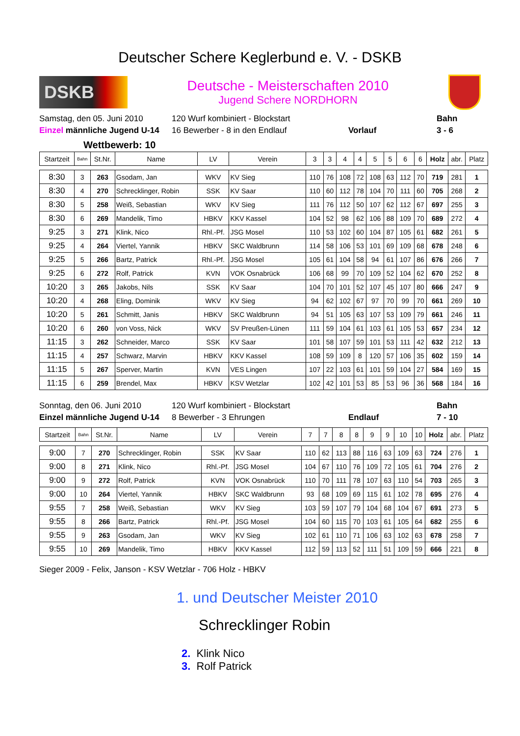Deutscher Schere Keglerbund e. V. - DSKB
DSKB
Deutsche - Meisterschaften 2010
Jugend Schere NORDHORN
Samstag, den 05. Juni 2010
120 Wurf kombiniert - Blockstart
Bahn
Einzel männliche Jugend U-14
16 Bewerber - 8 in den Endlauf
Vorlauf
3 - 6
Wettbewerb: 10
| Startzeit | Bahn | St.Nr. | Name | LV | Verein | 3 | 3 | 4 | 4 | 5 | 5 | 6 | 6 | Holz | abr. | Platz |
| --- | --- | --- | --- | --- | --- | --- | --- | --- | --- | --- | --- | --- | --- | --- | --- | --- |
| 8:30 | 3 | 263 | Gsodam, Jan | WKV | KV Sieg | 110 | 76 | 108 | 72 | 108 | 63 | 112 | 70 | 719 | 281 | 1 |
| 8:30 | 4 | 270 | Schrecklinger, Robin | SSK | KV Saar | 110 | 60 | 112 | 78 | 104 | 70 | 111 | 60 | 705 | 268 | 2 |
| 8:30 | 5 | 258 | Weiß, Sebastian | WKV | KV Sieg | 111 | 76 | 112 | 50 | 107 | 62 | 112 | 67 | 697 | 255 | 3 |
| 8:30 | 6 | 269 | Mandelik, Timo | HBKV | KKV Kassel | 104 | 52 | 98 | 62 | 106 | 88 | 109 | 70 | 689 | 272 | 4 |
| 9:25 | 3 | 271 | Klink, Nico | Rhl.-Pf. | JSG Mosel | 110 | 53 | 102 | 60 | 104 | 87 | 105 | 61 | 682 | 261 | 5 |
| 9:25 | 4 | 264 | Viertel, Yannik | HBKV | SKC Waldbrunn | 114 | 58 | 106 | 53 | 101 | 69 | 109 | 68 | 678 | 248 | 6 |
| 9:25 | 5 | 266 | Bartz, Patrick | Rhl.-Pf. | JSG Mosel | 105 | 61 | 104 | 58 | 94 | 61 | 107 | 86 | 676 | 266 | 7 |
| 9:25 | 6 | 272 | Rolf, Patrick | KVN | VOK Osnabrück | 106 | 68 | 99 | 70 | 109 | 52 | 104 | 62 | 670 | 252 | 8 |
| 10:20 | 3 | 265 | Jakobs, Nils | SSK | KV Saar | 104 | 70 | 101 | 52 | 107 | 45 | 107 | 80 | 666 | 247 | 9 |
| 10:20 | 4 | 268 | Eling, Dominik | WKV | KV Sieg | 94 | 62 | 102 | 67 | 97 | 70 | 99 | 70 | 661 | 269 | 10 |
| 10:20 | 5 | 261 | Schmitt, Janis | HBKV | SKC Waldbrunn | 94 | 51 | 105 | 63 | 107 | 53 | 109 | 79 | 661 | 246 | 11 |
| 10:20 | 6 | 260 | von Voss, Nick | WKV | SV Preußen-Lünen | 111 | 59 | 104 | 61 | 103 | 61 | 105 | 53 | 657 | 234 | 12 |
| 11:15 | 3 | 262 | Schneider, Marco | SSK | KV Saar | 101 | 58 | 107 | 59 | 101 | 53 | 111 | 42 | 632 | 212 | 13 |
| 11:15 | 4 | 257 | Schwarz, Marvin | HBKV | KKV Kassel | 108 | 59 | 109 | 8 | 120 | 57 | 106 | 35 | 602 | 159 | 14 |
| 11:15 | 5 | 267 | Sperver, Martin | KVN | VES Lingen | 107 | 22 | 103 | 61 | 101 | 59 | 104 | 27 | 584 | 169 | 15 |
| 11:15 | 6 | 259 | Brendel, Max | HBKV | KSV Wetzlar | 102 | 42 | 101 | 53 | 85 | 53 | 96 | 36 | 568 | 184 | 16 |
Sonntag, den 06. Juni 2010
120 Wurf kombiniert - Blockstart
Bahn
Einzel männliche Jugend U-14
8 Bewerber - 3 Ehrungen
Endlauf
7 - 10
| Startzeit | Bahn | St.Nr. | Name | LV | Verein | 7 | 7 | 8 | 8 | 9 | 9 | 10 | 10 | Holz | abr. | Platz |
| --- | --- | --- | --- | --- | --- | --- | --- | --- | --- | --- | --- | --- | --- | --- | --- | --- |
| 9:00 | 7 | 270 | Schrecklinger, Robin | SSK | KV Saar | 110 | 62 | 113 | 88 | 116 | 63 | 109 | 63 | 724 | 276 | 1 |
| 9:00 | 8 | 271 | Klink, Nico | Rhl.-Pf. | JSG Mosel | 104 | 67 | 110 | 76 | 109 | 72 | 105 | 61 | 704 | 276 | 2 |
| 9:00 | 9 | 272 | Rolf, Patrick | KVN | VOK Osnabrück | 110 | 70 | 111 | 78 | 107 | 63 | 110 | 54 | 703 | 265 | 3 |
| 9:00 | 10 | 264 | Viertel, Yannik | HBKV | SKC Waldbrunn | 93 | 68 | 109 | 69 | 115 | 61 | 102 | 78 | 695 | 276 | 4 |
| 9:55 | 7 | 258 | Weiß, Sebastian | WKV | KV Sieg | 103 | 59 | 107 | 79 | 104 | 68 | 104 | 67 | 691 | 273 | 5 |
| 9:55 | 8 | 266 | Bartz, Patrick | Rhl.-Pf. | JSG Mosel | 104 | 60 | 115 | 70 | 103 | 61 | 105 | 64 | 682 | 255 | 6 |
| 9:55 | 9 | 263 | Gsodam, Jan | WKV | KV Sieg | 102 | 61 | 110 | 71 | 106 | 63 | 102 | 63 | 678 | 258 | 7 |
| 9:55 | 10 | 269 | Mandelik, Timo | HBKV | KKV Kassel | 112 | 59 | 113 | 52 | 111 | 51 | 109 | 59 | 666 | 221 | 8 |
Sieger 2009 - Felix, Janson - KSV Wetzlar - 706 Holz - HBKV
1. und Deutscher Meister 2010
Schrecklinger Robin
2. Klink Nico
3. Rolf Patrick